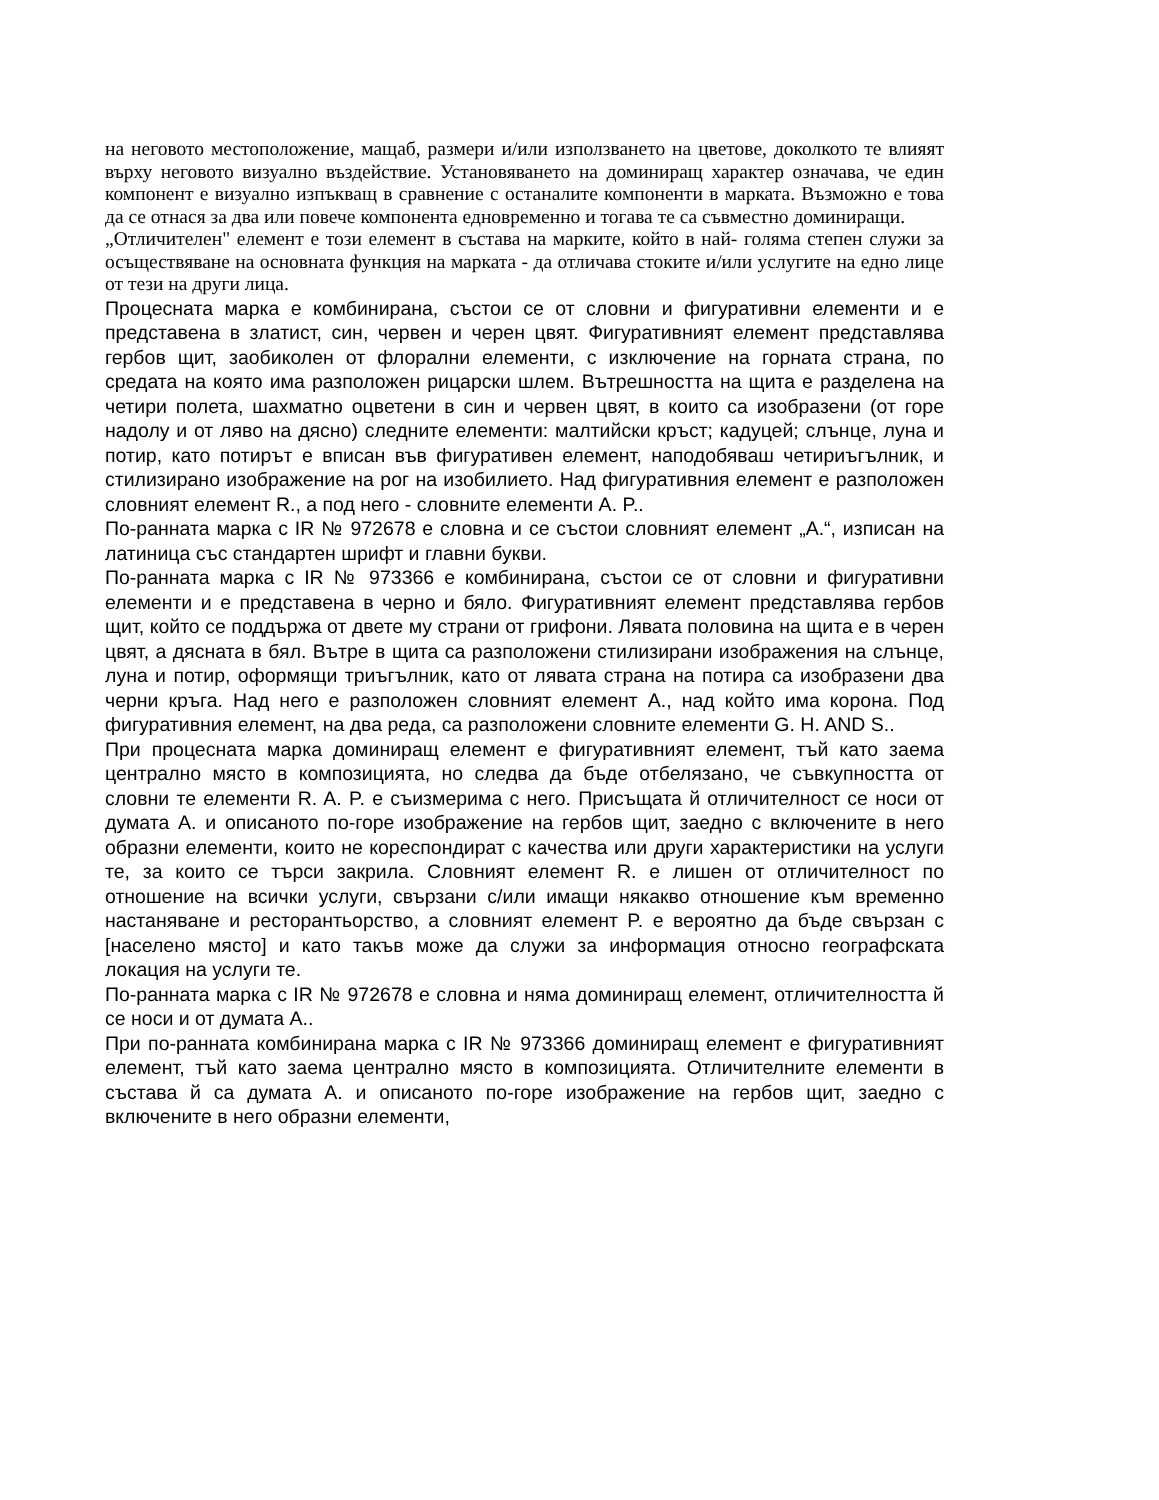на неговото местоположение, мащаб, размери и/или използването на цветове, доколкото те влияят върху неговото визуално въздействие. Установяването на доминиращ характер означава, че един компонент е визуално изпъкващ в сравнение с останалите компоненти в марката. Възможно е това да се отнася за два или повече компонента едновременно и тогава те са съвместно доминиращи.
„Отличителен" елемент е този елемент в състава на марките, който в най- голяма степен служи за осъществяване на основната функция на марката - да отличава стоките и/или услугите на едно лице от тези на други лица.
Процесната марка е комбинирана, състои се от словни и фигуративни елементи и е представена в златист, син, червен и черен цвят. Фигуративният елемент представлява гербов щит, заобиколен от флорални елементи, с изключение на горната страна, по средата на която има разположен рицарски шлем. Вътрешността на щита е разделена на четири полета, шахматно оцветени в син и червен цвят, в които са изобразени (от горе надолу и от ляво на дясно) следните елементи: малтийски кръст; кадуцей; слънце, луна и потир, като потирът е вписан във фигуративен елемент, наподобяваш четириъгълник, и стилизирано изображение на рог на изобилието. Над фигуративния елемент е разположен словният елемент R., а под него - словните елементи A. P..
По-ранната марка с IR № 972678 е словна и се състои словният елемент „A.“, изписан на латиница със стандартен шрифт и главни букви.
По-ранната марка с IR № 973366 е комбинирана, състои се от словни и фигуративни елементи и е представена в черно и бяло. Фигуративният елемент представлява гербов щит, който се поддържа от двете му страни от грифони. Лявата половина на щита е в черен цвят, а дясната в бял. Вътре в щита са разположени стилизирани изображения на слънце, луна и потир, оформящи триъгълник, като от лявата страна на потира са изобразени два черни кръга. Над него е разположен словният елемент A., над който има корона. Под фигуративния елемент, на два реда, са разположени словните елементи G. H. AND S..
При процесната марка доминиращ елемент е фигуративният елемент, тъй като заема централно място в композицията, но следва да бъде отбелязано, че съвкупността от словни те елементи R. A. P. е съизмерима с него. Присъщата й отличителност се носи от думата A. и описаното по-горе изображение на гербов щит, заедно с включените в него образни елементи, които не кореспондират с качества или други характеристики на услуги те, за които се търси закрила. Словният елемент R. е лишен от отличителност по отношение на всички услуги, свързани с/или имащи някакво отношение към временно настаняване и ресторантьорство, а словният елемент P. е вероятно да бъде свързан с [населено място] и като такъв може да служи за информация относно географската локация на услуги те.
По-ранната марка с IR № 972678 е словна и няма доминиращ елемент, отличителността й се носи и от думата A..
При по-ранната комбинирана марка с IR № 973366 доминиращ елемент е фигуративният елемент, тъй като заема централно място в композицията. Отличителните елементи в състава й са думата A. и описаното по-горе изображение на гербов щит, заедно с включените в него образни елементи,